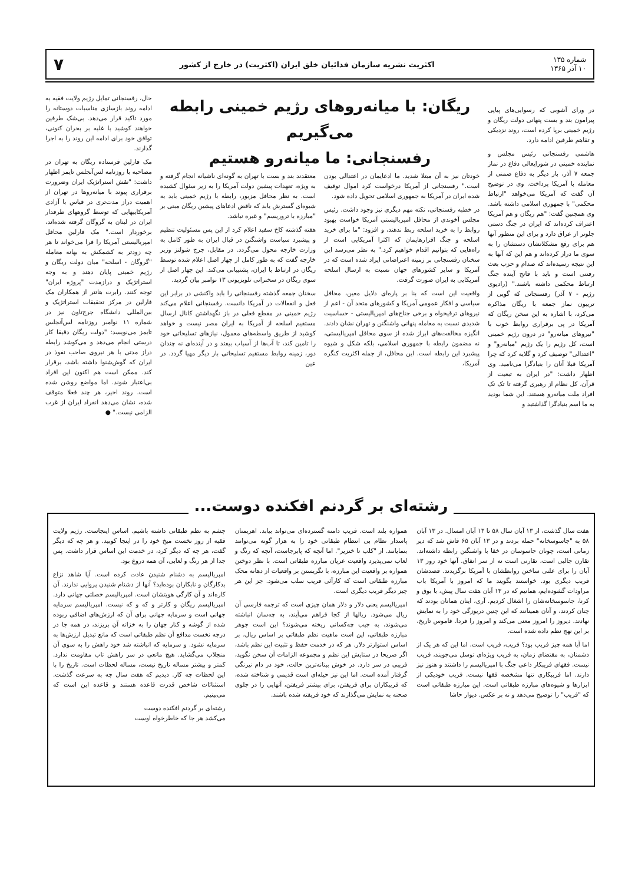شماره ۱۳۵
۱۰ آذر ۱۳۶۵
اکثریت نشریه سازمان فدائیان خلق ایران (اکثریت) در خارج از کشور
۷
در ورای آشوبی که رسوایی‌های پیاپی پیرامون بند و بست پنهانی دولت ریگان و رژیم خمینی برپا کرده است، روند نزدیکی و تفاهم طرفین ادامه دارد.
هاشمی رفسنجانی رئیس مجلس و نماینده خمینی در شورایعالی دفاع در نماز جمعه ۷ آذر، بار دیگر به دفاع ضمنی از معامله با آمریکا پرداخت. وی در توضیح آن گفت که آمریکا می‌خواهد "ارتباط محکمی" با جمهوری اسلامی داشته باشد. وی همچنین گفت: "هم ریگان و هم آمریکا اعتراف کرده‌اند که ایران در جنگ دستی جلوتر از عراق دارد و برای این منظور آنها هم برای رفع مشکلاتشان دستشان را به سوی ما دراز کرده‌اند و هم این که آنها به این نتیجه رسیده‌اند که صدام و حزب بعث رفتنی است و باید با فاتح آینده جنگ ارتباط محکمی داشته باشند." (رادیوی رژیم - ۷ آذر) رفسنجانی که گویی از تریبون نماز جمعه با ریگان مذاکره می‌کرد، با اشاره به این سخن ریگان که آمریکا در پی برقراری روابط خوب با "نیروهای میانه‌رو" در درون رژیم خمینی است، کل رژیم را یک رژیم "میانه‌رو" و "اعتدالی" توصیف کرد و گلایه کرد که چرا آمریکا قبلا آنان را بنیادگرا می‌نامید. وی اظهار داشت: "در ایران به تبعیت از قرآن، کل نظام از رهبری گرفته تا تک تک افراد ملت میانه‌رو هستند. این شما بودید به ما اسم بنیادگرا گذاشتید و
ریگان: با میانه‌روهای رژیم خمینی رابطه می‌گیریم
رفسنجانی: ما میانه‌رو هستیم
خودتان نیز به آن مبتلا شدید. ما ادعایمان در اعتدالی بودن است." رفسنجانی از آمریکا درخواست کرد اموال توقیف شده ایران در آمریکا به جمهوری اسلامی تحویل داده شود.
در خطبه رفسنجانی، نکته مهم دیگری نیز وجود داشت. رئیس مجلس آخوندی از محافل امپریالیستی آمریکا خواست بهبود روابط را به خرید اسلحه ربط ندهند، و افزود: "ما برای خرید اسلحه و جنگ افزارهایمان که اکثرا آمریکایی است از راه‌هایی که بتوانیم اقدام خواهیم کرد." به نظر می‌رسد این سخنان رفسنجانی بر زمینه اعتراضاتی ایراد شده است که در آمریکا و سایر کشورهای جهان نسبت به ارسال اسلحه آمریکایی به ایران صورت گرفت.
واقعیت این است که بنا بر پاره‌ای دلایل معین، محافل سیاسی و افکار عمومی آمریکا و کشورهای متحد آن - اعم از نیروهای ترقیخواه و برخی جناح‌های امپریالیستی - حساسیت شدیدی نسبت به معامله پنهانی واشنگتن و تهران نشان دادند. انگیزه مخالفت‌های ابراز شده از سوی محافل امپریالیستی، نه مضمون رابطه با جمهوری اسلامی، بلکه شکل و شیوه پیشبرد این رابطه است. این محافل، از جمله اکثریت کنگره آمریکا،
معتقدند بند و بست با تهران به گونه‌ای ناشیانه انجام گرفته و به ویژه، تعهدات پیشین دولت آمریکا را به زیر سئوال کشیده است. به نظر محافل مزبور، رابطه با رژیم خمینی باید به شیوه‌ای گسترش یابد که ناقض ادعاهای پیشین ریگان مبنی بر "مبارزه با تروریسم" و غیره نباشد.
هفته گذشته کاخ سفید اعلام کرد از این پس مسئولیت تنظیم و پیشبرد سیاست واشنگتن در قبال ایران به طور کامل به وزارت خارجه محول می‌گردد. در مقابل، جرج شولتز وزیر خارجه گفت که به طور کامل از چهار اصل اعلام شده توسط ریگان در ارتباط با ایران، پشتیبانی می‌کند. این چهار اصل از سوی ریگان در سخنرانی تلویزیونی ۱۳ نوامبر بیان گردید.
سخنان جمعه گذشته رفسنجانی را باید واکنشی در برابر این فعل و انفعالات در آمریکا دانست. رفسنجانی اعلام می‌کند رژیم خمینی در مقطع فعلی در باز نگهداشتن کانال ارسال مستقیم اسلحه از آمریکا به ایران مصر نیست و خواهد کوشید از طریق واسطه‌های معمول، نیازهای تسلیحاتی خود را تامین کند، تا آب‌ها از آسیاب بیفتد و در آینده‌ای نه چندان دور، زمینه روابط مستقیم تسلیحاتی بار دیگر مهیا گردد. در عین
حال، رفسنجانی تمایل رژیم ولایت فقیه به ادامه روند بازسازی مناسبات دوستانه را مورد تاکید قرار می‌دهد. بی‌شک طرفین خواهند کوشید با غلبه بر بحران کنونی، توافق خود برای ادامه این روند را به اجرا گذارند.
مک فارلین فرستاده ریگان به تهران در مصاحبه با روزنامه لس‌آنجلس تایمز اظهار داشت: "نقش استراتژیک ایران وضرورت برقراری پیوند با میانه‌روها در تهران از اهمیت دراز مدت‌تری در قیاس با آزادی آمریکاییهایی که توسط گروههای طرفدار ایران در لبنان به گروگان گرفته شده‌اند، برخوردار است." مک فارلین محافل امپریالیستی آمریکا را فرا می‌خواند تا هر چه زودتر به کشمکش به بهانه معامله "گروگان - اسلحه" میان دولت ریگان و رژیم خمینی پایان دهند و به وجه استراتژیک و درازمدت "پروژه ایران" توجه کنند. رابرت هانتر از همکاران مک فارلین در مرکز تحقیقات استراتژیک و بین‌المللی دانشگاه جرج‌تاون نیز در شماره ۱۱ نوامبر روزنامه لس‌آنجلس تایمز می‌نویسد: "دولت ریگان دقیقا کار درستی انجام می‌دهد و می‌کوشد رابطه دراز مدتی با هر نیروی صاحب نفوذ در ایران که گوش‌شنوا داشته باشد، برقرار کند. ممکن است هم اکنون این افراد بی‌اعتبار شوند. اما مواضع روشن شده است. روند اخیر، هر چند فعلا متوقف شده، نشان می‌دهد انفراد ایران از غرب الزامی نیست." ●
رشته‌ای بر گردنم افکنده دوست...
هفت سال گذشت، از ۱۳ آبان سال ۵۸ تا ۱۳ آبان امسال. در ۱۳ آبان ۵۸ به "جاسوسخانه" حمله بردند و در ۱۳ آبان ۶۵ فاش شد که دیر زمانی است، چونان جاسوسان در خفا با واشنگتن رابطه داشته‌اند. تقارن جالبی است، تقارنی است نه از سر اتفاق. آنها خود روز ۱۳ آبان را برای علنی ساختن روابطشان با آمریکا برگزیدند. قصدشان فریب دیگری بود. خواستند بگویند ما که امروز با آمریکا باب مراودات گشوده‌ایم، همانیم که در ۱۳ آبان هفت سال پیش، با بوق و کرنا، جاسوسخانه‌شان را اشغال کردیم. آری، اینان همانان بودند که چنان کردند، و آنان همینانند که این چنین دریوزگی خود را به نمایش نهادند. دیروز را امروز معنی می‌کند و امروز را فردا. قاموس تاریخ، بر این نهج نظم داده شده است.
اما آیا همه چیز فریب بود؟ فریب، فریب است، اما این که هر یک از دشمنان، به مقتضای زمان، به فریب ویژه‌ای توسل می‌جویند، فریب نیست. فقهای فریبکار داعی جنگ با امپریالیسم را داشتند و هنوز نیز دارند. اما فریبکاری تنها مشخصه فقها نیست. فریب خودیکی از ابزارها و شیوه‌های مبارزه طبقاتی است. این مبارزه طبقاتی است که "فریب" را توضیح می‌دهد و نه بر عکس. دیوار حاشا
همواره بلند است. فریب دامنه گسترده‌ای می‌تواند بیابد. اهریمنان پاسدار نظام بی انتظام طبقاتی خود را به هزار گونه می‌توانند بنمایانند. از "کلب تا خنزیر". اما آنچه که پابرجاست، آنچه که رنگ و لعاب نمی‌پذیرد واقعیت عریان مبارزه طبقاتی است. با نظر دوختن همواره بر واقعیت این مبارزه، با نگریستن بر واقعیات از دهانه محک مبارزه طبقاتی است که کارآئی فریب سلب می‌شود. جز این هر چیز دیگر فریب دیگری است.
امپریالیسم یعنی دلار و دلار همان چیزی است که ترجمه فارسی آن ریال می‌شود. ریالها از کجا فراهم می‌آیند، به چه‌سان انباشته می‌شوند، به جیب چه‌کسانی ریخته می‌شوند؟ این است جوهر مبارزه طبقاتی، این است ماهیت نظم طبقاتی بر اساس ریال، بر اساس استوارتر دلار. هر که در خدمت حفظ و تثبیت این نظم باشد، اگر صریحا در ستایش این نظم و مجموعه الزامات آن سخن نگوید، فریبی در سر دارد. در خوش بینانه‌ترین حالت، خود در دام نیرنگی گرفتار آمده است. اما این نیز حیله‌ای است قدیمی و شناخته شده، که فریبکاران برای فریفتن، برای بیشتر فریفتن، آنهایی را در جلوی صحنه به نمایش می‌گذارند که خود فریفته شده باشند.
چشم به نظم طبقاتی داشته باشیم. اساس اینجاست. رژیم ولایت فقیه از روز نخست میخ خود را در اینجا کوبید. و هر چه که دیگر گفت، هر چه که دیگر کرد، در خدمت این اساس قرار داشت. پس جدا از هر رنگ و لعابی، آن همه دروغ بود.
امپریالیسم به دشنام شنیدن عادت کرده است. آیا شاهد نزاع بدکارگان و نابکاران بوده‌اید؟ آنها از دشنام شنیدن پروایی ندارند. آن کاره‌اند و آن کارگی هویتشان است. امپریالیسم خصلتی جهانی دارد. امپریالیسم ریگان و کارتر و که و که نیست. امپریالیسم سرمایه جهانی است و سرمایه جهانی برای آن که ارزش‌های اضافی ربوده شده از گوشه و کنار جهان را به خزانه آن بریزند، در همه جا در درجه نخست مدافع آن نظم طبقاتی است که مانع تبدیل ارزش‌ها به سرمایه نشود. و سرمایه که انباشته شد خود راهش را به سوی آن منجلاب می‌گشاید. هیچ مانعی در سر راهش تاب مقاومت ندارد. کمتر و بیشتر مساله تاریخ نیست، مساله لحظات است. تاریخ را با این لحظات چه کار. دیدیم که هفت سال چه به سرعت گذشت. استثنائات شاخص قدرت قاعده هستند و قاعده این است که می‌بینیم.
رشته‌ای بر گردنم افکنده دوست
می‌کشد هر جا که خاطرخواه اوست